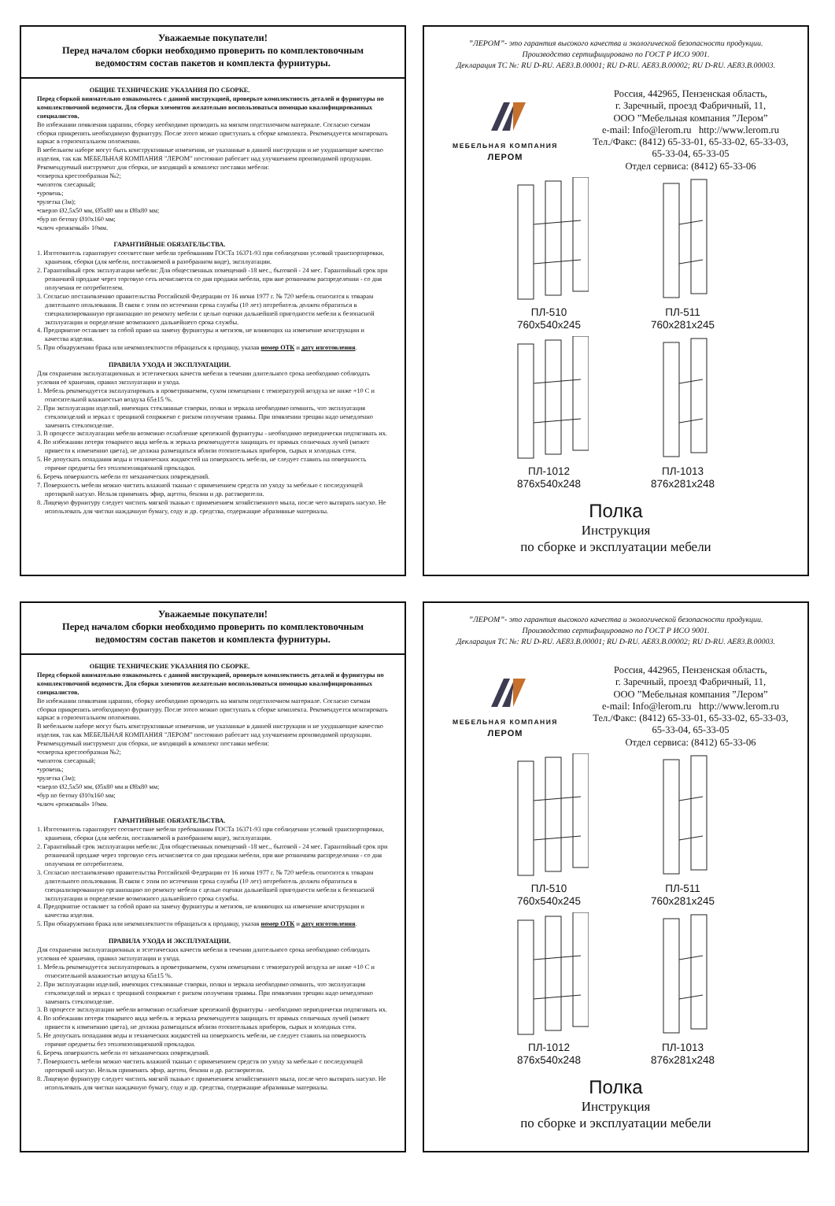Уважаемые покупатели!
Перед началом сборки необходимо проверить по комплектовочным
ведомостям состав пакетов и комплекта фурнитуры.
ОБЩИЕ ТЕХНИЧЕСКИЕ УКАЗАНИЯ ПО СБОРКЕ.
Перед сборкой внимательно ознакомьтесь с данной инструкцией, проверьте комплектность деталей и фурнитуры по комплектовочной ведомости. Для сборки элементов желательно воспользоваться помощью квалифицированных специалистов.
Во избежании появления царапин, сборку необходимо проводить на мягком подстилочном материале. Согласно схемам сборки прикрепить необходимую фурнитуру. После этого можно приступать к сборке комплекта. Рекомендуется монтировать каркас в горизонтальном положении.
В мебельном наборе могут быть конструктивные изменения, не указанные в данной инструкции и не ухудшающие качество изделия, так как МЕБЕЛЬНАЯ КОМПАНИЯ ”ЛЕРОМ” постоянно работает над улучшением производимой продукции.
Рекомендуемый инструмент для сборки, не входящий в комплект поставки мебели:
•отвертка крестообразная №2;
•молоток слесарный;
•уровень;
•рулетка (3м);
•сверло Ø2,5x50 мм, Ø5x80 мм и Ø8x80 мм;
•бур по бетону Ø10x160 мм;
•ключ «рожковый» 10мм.
ГАРАНТИЙНЫЕ ОБЯЗАТЕЛЬСТВА.
1. Изготовитель гарантирует соответствие мебели требованиям ГОСТа 16371-93 при соблюдении условий транспортировки, хранения, сборки (для мебели, поставляемой в разобранном виде), эксплуатации.
2. Гарантийный срок эксплуатации мебели: Для общественных помещений -18 мес., бытовой - 24 мес. Гарантийный срок при розничной продаже через торговую сеть исчисляется со дня продажи мебели, при вне розничном распределении - со дня получения ее потребителем.
3. Согласно постановлению правительства Российской Федерации от 16 июня 1977 г. № 720 мебель относится к товарам длительного пользования. В связи с этим по истечении срока службы (10 лет) потребитель должен обратиться в специализированную организацию по ремонту мебели с целью оценки дальнейшей пригодности мебели к безопасной эксплуатации и определение возможного дальнейшего срока службы.
4. Предприятие оставляет за собой право на замену фурнитуры и метизов, не влияющих на изменение конструкции и качества изделия.
5. При обнаружении брака или некомплектности обращаться к продавцу, указав номер ОТК и дату изготовления.
ПРАВИЛА УХОДА И ЭКСПЛУАТАЦИИ.
Для сохранения эксплуатационных и эстетических качеств мебели в течении длительного срока необходимо соблюдать условия её хранения, правил эксплуатации и ухода.
1. Мебель рекомендуется эксплуатировать в проветриваемом, сухом помещении с температурой воздуха не ниже +10 С и относительной влажностью воздуха 65±15 %.
2. При эксплуатации изделий, имеющих стеклянные створки, полки и зеркала необходимо помнить, что эксплуатация стеклоизделий и зеркал с трещиной сопряжено с риском получения травмы. При появлении трещин надо немедленно заменить стеклоизделие.
3. В процессе эксплуатации мебели возможно ослабление крепежной фурнитуры - необходимо периодически подтягивать их.
4. Во избежании потери товарного вида мебель и зеркала рекомендуется защищать от прямых солнечных лучей (может привести к изменению цвета), не должна размещаться вблизи отопительных приборов, сырых и холодных стен.
5. Не допускать попадания воды и технических жидкостей на поверхность мебели, не следует ставить на поверхность горячие предметы без теплоизоляционной прокладки.
6. Беречь поверхность мебели от механических повреждений.
7. Поверхность мебели можно чистить влажной тканью с применением средств по уходу за мебелью с последующей протиркой насухо. Нельзя применять эфир, ацетон, бензин и др. растворители.
8. Лицевую фурнитуру следует чистить мягкой тканью с применением хозяйственного мыла, после чего вытирать насухо. Не использовать для чистки наждачную бумагу, соду и др. средства, содержащие абразивные материалы.
”ЛЕРОМ”- это гарантия высокого качества и экологической безопасности продукции.
Производство сертифицировано по ГОСТ Р ИСО 9001.
Декларация ТС №: RU D-RU. AE83.B.00001; RU D-RU. AE83.B.00002; RU D-RU. AE83.B.00003.
МЕБЕЛЬНАЯ КОМПАНИЯ
ЛЕРОМ
Россия, 442965, Пензенская область,
г. Заречный, проезд Фабричный, 11,
ООО ”Мебельная компания ”Лером”
e-mail: Info@lerom.ru http://www.lerom.ru
Тел./Факс: (8412) 65-33-01, 65-33-02, 65-33-03,
65-33-04, 65-33-05
Отдел сервиса: (8412) 65-33-06
ПЛ-510
760x540x245
ПЛ-511
760x281x245
ПЛ-1012
876x540x248
ПЛ-1013
876x281x248
Полка
Инструкция
по сборке и эксплуатации мебели
Уважаемые покупатели!
Перед началом сборки необходимо проверить по комплектовочным
ведомостям состав пакетов и комплекта фурнитуры.
ОБЩИЕ ТЕХНИЧЕСКИЕ УКАЗАНИЯ ПО СБОРКЕ.
Перед сборкой внимательно ознакомьтесь с данной инструкцией, проверьте комплектность деталей и фурнитуры по комплектовочной ведомости. Для сборки элементов желательно воспользоваться помощью квалифицированных специалистов.
Во избежании появления царапин, сборку необходимо проводить на мягком подстилочном материале. Согласно схемам сборки прикрепить необходимую фурнитуру. После этого можно приступать к сборке комплекта. Рекомендуется монтировать каркас в горизонтальном положении.
В мебельном наборе могут быть конструктивные изменения, не указанные в данной инструкции и не ухудшающие качество изделия, так как МЕБЕЛЬНАЯ КОМПАНИЯ ”ЛЕРОМ” постоянно работает над улучшением производимой продукции.
Рекомендуемый инструмент для сборки, не входящий в комплект поставки мебели:
•отвертка крестообразная №2;
•молоток слесарный;
•уровень;
•рулетка (3м);
•сверло Ø2,5x50 мм, Ø5x80 мм и Ø8x80 мм;
•бур по бетону Ø10x160 мм;
•ключ «рожковый» 10мм.
ГАРАНТИЙНЫЕ ОБЯЗАТЕЛЬСТВА.
1. Изготовитель гарантирует соответствие мебели требованиям ГОСТа 16371-93 при соблюдении условий транспортировки, хранения, сборки (для мебели, поставляемой в разобранном виде), эксплуатации.
2. Гарантийный срок эксплуатации мебели: Для общественных помещений -18 мес., бытовой - 24 мес. Гарантийный срок при розничной продаже через торговую сеть исчисляется со дня продажи мебели, при вне розничном распределении - со дня получения ее потребителем.
3. Согласно постановлению правительства Российской Федерации от 16 июня 1977 г. № 720 мебель относится к товарам длительного пользования. В связи с этим по истечении срока службы (10 лет) потребитель должен обратиться в специализированную организацию по ремонту мебели с целью оценки дальнейшей пригодности мебели к безопасной эксплуатации и определение возможного дальнейшего срока службы.
4. Предприятие оставляет за собой право на замену фурнитуры и метизов, не влияющих на изменение конструкции и качества изделия.
5. При обнаружении брака или некомплектности обращаться к продавцу, указав номер ОТК и дату изготовления.
ПРАВИЛА УХОДА И ЭКСПЛУАТАЦИИ.
Для сохранения эксплуатационных и эстетических качеств мебели в течении длительного срока необходимо соблюдать условия её хранения, правил эксплуатации и ухода.
1. Мебель рекомендуется эксплуатировать в проветриваемом, сухом помещении с температурой воздуха не ниже +10 С и относительной влажностью воздуха 65±15 %.
2. При эксплуатации изделий, имеющих стеклянные створки, полки и зеркала необходимо помнить, что эксплуатация стеклоизделий и зеркал с трещиной сопряжено с риском получения травмы. При появлении трещин надо немедленно заменить стеклоизделие.
3. В процессе эксплуатации мебели возможно ослабление крепежной фурнитуры - необходимо периодически подтягивать их.
4. Во избежании потери товарного вида мебель и зеркала рекомендуется защищать от прямых солнечных лучей (может привести к изменению цвета), не должна размещаться вблизи отопительных приборов, сырых и холодных стен.
5. Не допускать попадания воды и технических жидкостей на поверхность мебели, не следует ставить на поверхность горячие предметы без теплоизоляционной прокладки.
6. Беречь поверхность мебели от механических повреждений.
7. Поверхность мебели можно чистить влажной тканью с применением средств по уходу за мебелью с последующей протиркой насухо. Нельзя применять эфир, ацетон, бензин и др. растворители.
8. Лицевую фурнитуру следует чистить мягкой тканью с применением хозяйственного мыла, после чего вытирать насухо. Не использовать для чистки наждачную бумагу, соду и др. средства, содержащие абразивные материалы.
”ЛЕРОМ”- это гарантия высокого качества и экологической безопасности продукции.
Производство сертифицировано по ГОСТ Р ИСО 9001.
Декларация ТС №: RU D-RU. AE83.B.00001; RU D-RU. AE83.B.00002; RU D-RU. AE83.B.00003.
МЕБЕЛЬНАЯ КОМПАНИЯ
ЛЕРОМ
Россия, 442965, Пензенская область,
г. Заречный, проезд Фабричный, 11,
ООО ”Мебельная компания ”Лером”
e-mail: Info@lerom.ru http://www.lerom.ru
Тел./Факс: (8412) 65-33-01, 65-33-02, 65-33-03,
65-33-04, 65-33-05
Отдел сервиса: (8412) 65-33-06
ПЛ-510
760x540x245
ПЛ-511
760x281x245
ПЛ-1012
876x540x248
ПЛ-1013
876x281x248
Полка
Инструкция
по сборке и эксплуатации мебели